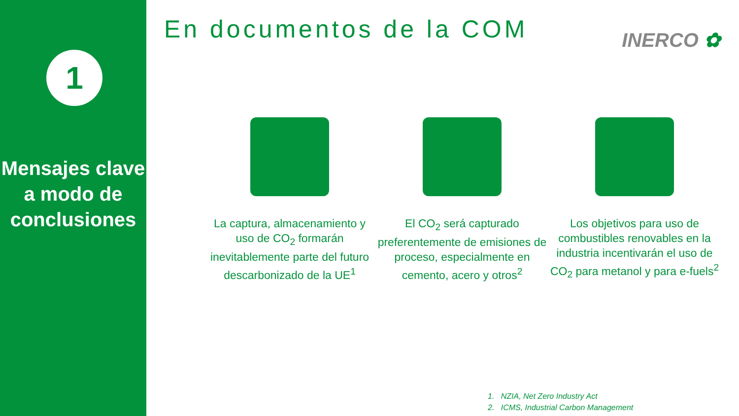1
Mensajes clave
a modo de conclusiones
En documentos de la COM
INERCO ✿
La captura, almacenamiento y uso de CO<sub>2</sub> formarán inevitablemente parte del futuro descarbonizado de la UE<sup>1</sup>
El CO<sub>2</sub> será capturado preferentemente de emisiones de proceso, especialmente en cemento, acero y otros<sup>2</sup>
Los objetivos para uso de combustibles renovables en la industria incentivarán el uso de CO<sub>2</sub> para metanol y para e-fuels<sup>2</sup>
1. NZIA, Net Zero Industry Act
2. ICMS, Industrial Carbon Management